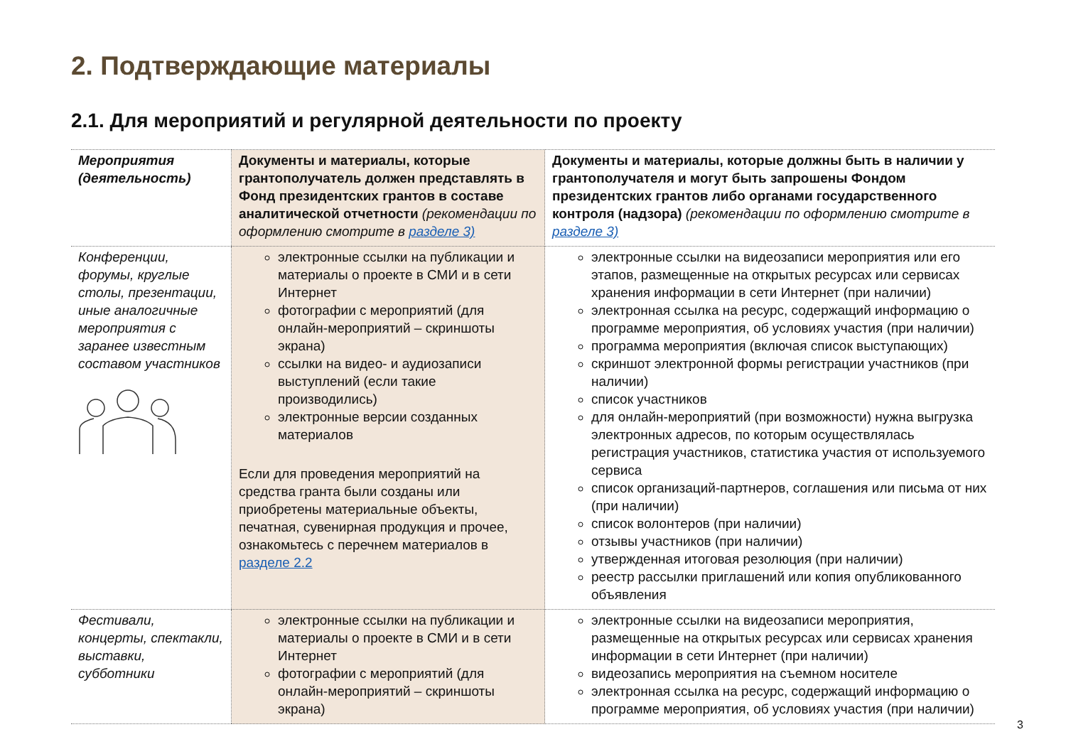2. Подтверждающие материалы
2.1. Для мероприятий и регулярной деятельности по проекту
| Мероприятия (деятельность) | Документы и материалы, которые грантополучатель должен представлять в Фонд президентских грантов в составе аналитической отчетности (рекомендации по оформлению смотрите в разделе 3) | Документы и материалы, которые должны быть в наличии у грантополучателя и могут быть запрошены Фондом президентских грантов либо органами государственного контроля (надзора) (рекомендации по оформлению смотрите в разделе 3) |
| --- | --- | --- |
| Конференции, форумы, круглые столы, презентации, иные аналогичные мероприятия с заранее известным составом участников | электронные ссылки на публикации и материалы о проекте в СМИ и в сети Интернет фотографии с мероприятий (для онлайн-мероприятий – скриншоты экрана) ссылки на видео- и аудиозаписи выступлений (если такие производились) электронные версии созданных материалов Если для проведения мероприятий на средства гранта были созданы или приобретены материальные объекты, печатная, сувенирная продукция и прочее, ознакомьтесь с перечнем материалов в разделе 2.2 | электронные ссылки на видеозаписи мероприятия или его этапов, размещенные на открытых ресурсах или сервисах хранения информации в сети Интернет (при наличии) электронная ссылка на ресурс, содержащий информацию о программе мероприятия, об условиях участия (при наличии) программа мероприятия (включая список выступающих) скриншот электронной формы регистрации участников (при наличии) список участников для онлайн-мероприятий (при возможности) нужна выгрузка электронных адресов, по которым осуществлялась регистрация участников, статистика участия от используемого сервиса список организаций-партнеров, соглашения или письма от них (при наличии) список волонтеров (при наличии) отзывы участников (при наличии) утвержденная итоговая резолюция (при наличии) реестр рассылки приглашений или копия опубликованного объявления |
| Фестивали, концерты, спектакли, выставки, субботники | электронные ссылки на публикации и материалы о проекте в СМИ и в сети Интернет фотографии с мероприятий (для онлайн-мероприятий – скриншоты экрана) | электронные ссылки на видеозаписи мероприятия, размещенные на открытых ресурсах или сервисах хранения информации в сети Интернет (при наличии) видеозапись мероприятия на съемном носителе электронная ссылка на ресурс, содержащий информацию о программе мероприятия, об условиях участия (при наличии) |
3